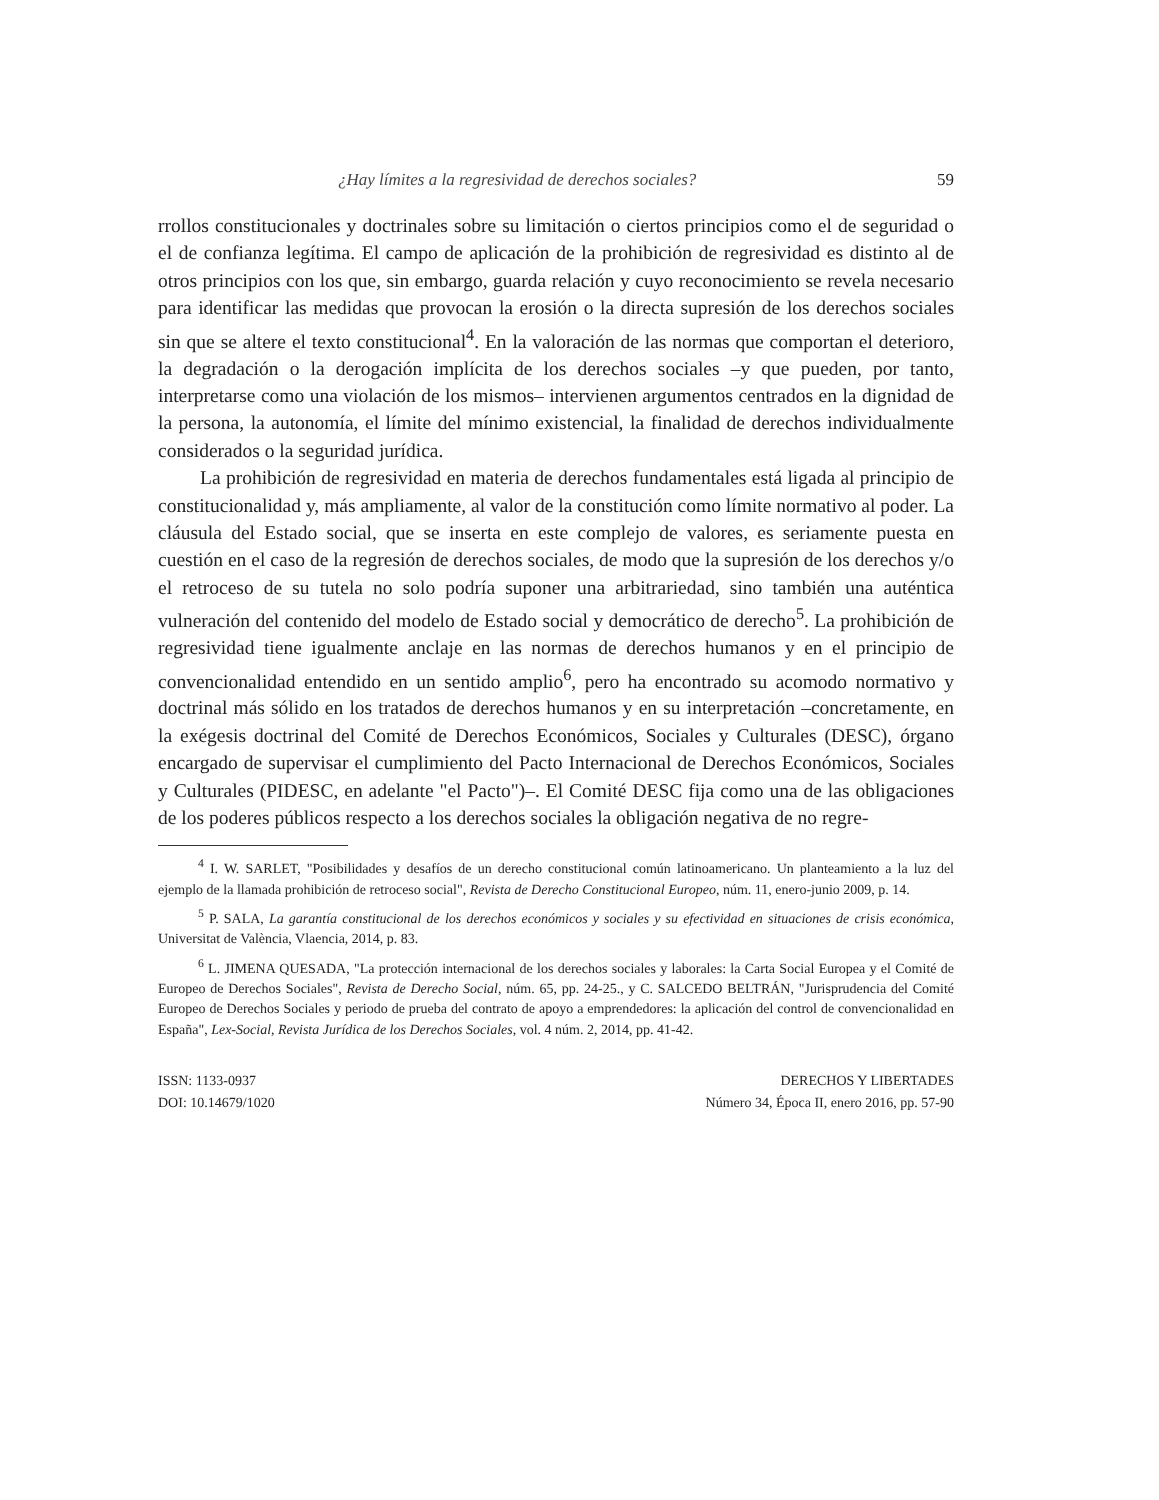¿Hay límites a la regresividad de derechos sociales? 59
rrollos constitucionales y doctrinales sobre su limitación o ciertos principios como el de seguridad o el de confianza legítima. El campo de aplicación de la prohibición de regresividad es distinto al de otros principios con los que, sin embargo, guarda relación y cuyo reconocimiento se revela necesario para identificar las medidas que provocan la erosión o la directa supresión de los derechos sociales sin que se altere el texto constitucional<sup>4</sup>. En la valoración de las normas que comportan el deterioro, la degradación o la derogación implícita de los derechos sociales –y que pueden, por tanto, interpretarse como una violación de los mismos– intervienen argumentos centrados en la dignidad de la persona, la autonomía, el límite del mínimo existencial, la finalidad de derechos individualmente considerados o la seguridad jurídica.
La prohibición de regresividad en materia de derechos fundamentales está ligada al principio de constitucionalidad y, más ampliamente, al valor de la constitución como límite normativo al poder. La cláusula del Estado social, que se inserta en este complejo de valores, es seriamente puesta en cuestión en el caso de la regresión de derechos sociales, de modo que la supresión de los derechos y/o el retroceso de su tutela no solo podría suponer una arbitrariedad, sino también una auténtica vulneración del contenido del modelo de Estado social y democrático de derecho<sup>5</sup>. La prohibición de regresividad tiene igualmente anclaje en las normas de derechos humanos y en el principio de convencionalidad entendido en un sentido amplio<sup>6</sup>, pero ha encontrado su acomodo normativo y doctrinal más sólido en los tratados de derechos humanos y en su interpretación –concretamente, en la exégesis doctrinal del Comité de Derechos Económicos, Sociales y Culturales (DESC), órgano encargado de supervisar el cumplimiento del Pacto Internacional de Derechos Económicos, Sociales y Culturales (PIDESC, en adelante "el Pacto")–. El Comité DESC fija como una de las obligaciones de los poderes públicos respecto a los derechos sociales la obligación negativa de no regre-
<sup>4</sup> I. W. SARLET, "Posibilidades y desafíos de un derecho constitucional común latinoamericano. Un planteamiento a la luz del ejemplo de la llamada prohibición de retroceso social", Revista de Derecho Constitucional Europeo, núm. 11, enero-junio 2009, p. 14.
<sup>5</sup> P. SALA, La garantía constitucional de los derechos económicos y sociales y su efectividad en situaciones de crisis económica, Universitat de València, Vlaencia, 2014, p. 83.
<sup>6</sup> L. JIMENA QUESADA, "La protección internacional de los derechos sociales y laborales: la Carta Social Europea y el Comité de Europeo de Derechos Sociales", Revista de Derecho Social, núm. 65, pp. 24-25., y C. SALCEDO BELTRÁN, "Jurisprudencia del Comité Europeo de Derechos Sociales y periodo de prueba del contrato de apoyo a emprendedores: la aplicación del control de convencionalidad en España", Lex-Social, Revista Jurídica de los Derechos Sociales, vol. 4 núm. 2, 2014, pp. 41-42.
ISSN: 1133-0937
DOI: 10.14679/1020
DERECHOS Y LIBERTADES
Número 34, Época II, enero 2016, pp. 57-90